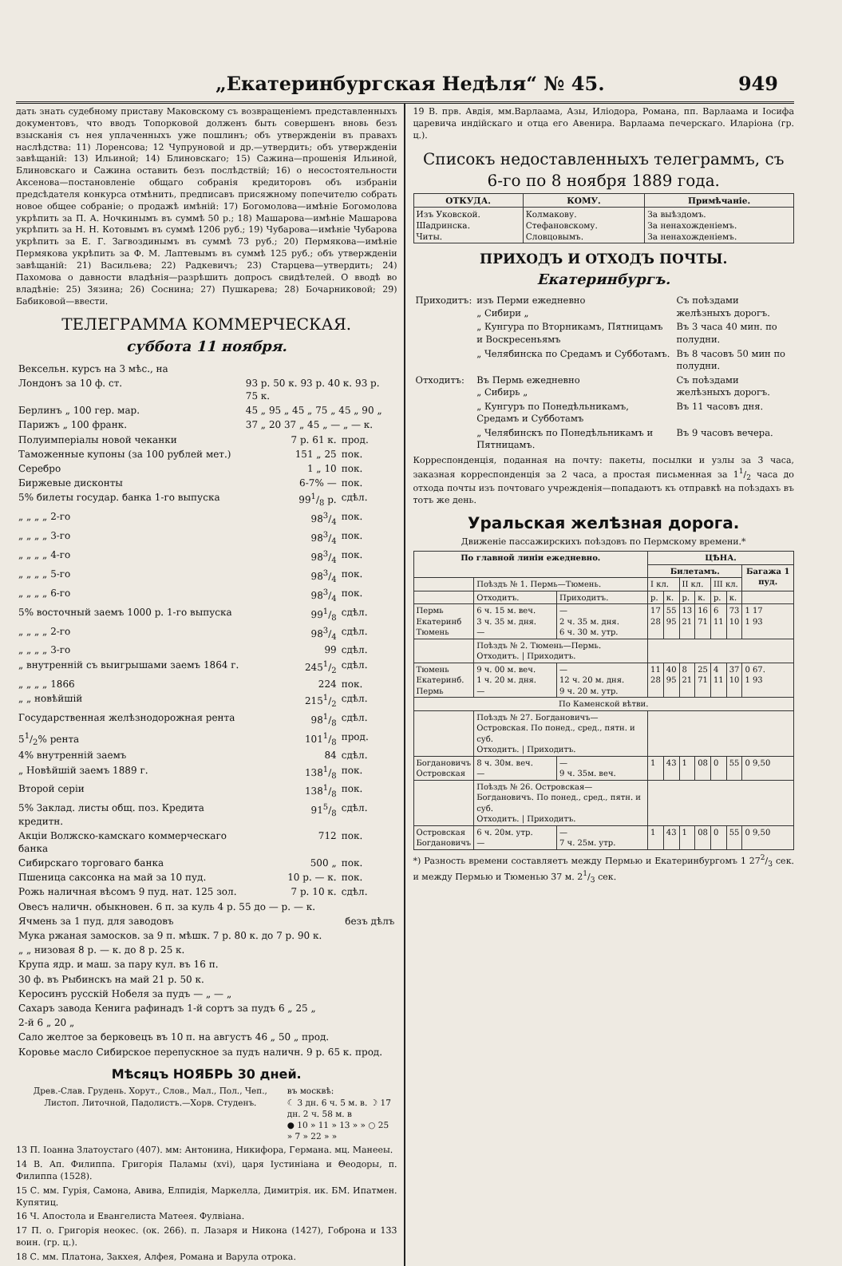„Екатеринбургская Недѣля“ № 45. 949
дать знать судебному приставу Маковскому съ возвращенiемъ представленныхъ документовъ, что вводъ Топорковой долженъ быть совершенъ вновь безъ взысканiя съ нея уплаченныхъ уже пошлинъ; объ утвержденiи въ правахъ наслѣдства: 11) Лоренсова; 12 Чупруновой и др.—утвердить; объ утвержденiи завѣщанiй: 13) Ильиной; 14) Блиновскаго; 15) Сажина—прошенiя Ильиной, Блиновскаго и Сажина оставить безъ послѣдствiй; 16) о несостоятельности Аксенова—постановленiе общаго собранiя кредиторовъ объ избранiи предсѣдателя конкурса отмѣнить, предписавъ присяжному попечителю собрать новое общее собранiе; о продажѣ имѣнiй: 17) Богомолова—имѣнiе Богомолова укрѣпить за П. А. Ночкинымъ въ суммѣ 50 р.; 18) Машарова—имѣнiе Машарова укрѣпить за Н. Н. Котовымъ въ суммѣ 1206 руб.; 19) Чубарова—имѣнiе Чубарова укрѣпить за Е. Г. Загвоздинымъ въ суммѣ 73 руб.; 20) Пермякова—имѣнiе Пермякова укрѣпить за Ф. М. Лаптевымъ въ суммѣ 125 руб.; объ утвержденiи завѣщанiй: 21) Васильева; 22) Радкевичъ; 23) Старцева—утвердить; 24) Пахомова о давности владѣнiя—разрѣшить допросъ свидѣтелей. О вводѣ во владѣнiе: 25) Зязина; 26) Соснина; 27) Пушкарева; 28) Бочарниковой; 29) Бабиковой—ввести.
ТЕЛЕГРАММА КОММЕРЧЕСКАЯ.
суббота 11 ноября.
| Вексельн. курсъ на 3 мѣс., на | | |
| Лондонъ за 10 ф. ст. | 93 р. 50 к. 93 р. 40 к. 93 р. 75 к. | |
| Берлинъ „ 100 гер. мар. | 45 „ 95 „ 45 „ 75 „ 45 „ 90 „ | |
| Парижъ „ 100 франк. | 37 „ 20 37 „ 45 „ — „ — к. | |
| Полуимперiалы новой чеканки | 7 р. 61 к. | прод. |
| Таможенные купоны (за 100 рублей мет.) | 151 „ 25 | пок. |
| Серебро | 1 „ 10 | пок. |
| Биржевые дисконты | 6-7% — | пок. |
| 5% билеты государ. банка 1-го выпуска | 991/8 р. | сдѣл. |
| „ „ „ „ 2-го | 983/4 | пок. |
| „ „ „ „ 3-го | 983/4 | пок. |
| „ „ „ „ 4-го | 983/4 | пок. |
| „ „ „ „ 5-го | 983/4 | пок. |
| „ „ „ „ 6-го | 983/4 | пок. |
| 5% восточный заемъ 1000 р. 1-го выпуска | 991/8 | сдѣл. |
| „ „ „ „ 2-го | 983/4 | сдѣл. |
| „ „ „ „ 3-го | 99 | сдѣл. |
| „ внутреннiй съ выигрышами заемъ 1864 г. | 2451/2 | сдѣл. |
| „ „ „ „ 1866 | 224 | пок. |
| „ „ новѣйшiй | 2151/2 | сдѣл. |
| Государственная желѣзнодорожная рента | 981/8 | сдѣл. |
| 51/2% рента | 1011/8 | прод. |
| 4% внутреннiй заемъ | 84 | сдѣл. |
| „ Новѣйшiй заемъ 1889 г. | 1381/8 | пок. |
| Второй серiи | 1381/8 | пок. |
| 5% Заклад. листы общ. поз. Кредита кредитн. | 915/8 | сдѣл. |
| Акцiи Волжско-камскаго коммерческаго банка | 712 | пок. |
| Сибирскаго торговаго банка | 500 „ | пок. |
| Пшеница саксонка на май за 10 пуд. | 10 р. — к. | пок. |
| Рожь наличная вѣсомъ 9 пуд. нат. 125 зол. | 7 р. 10 к. | сдѣл. |
| Овесъ наличн. обыкновен. 6 п. за куль 4 р. 55 до — р. — к. | | |
| Ячмень за 1 пуд. для заводовъ | безъ дѣлъ | |
| Мука ржаная замосков. за 9 п. мѣшк. 7 р. 80 к. до 7 р. 90 к. | | |
| „ „ низовая 8 р. — к. до 8 р. 25 к. | | |
| Крупа ядр. и маш. за пару кул. въ 16 п. | | |
| 30 ф. въ Рыбинскъ на май 21 р. 50 к. | | |
| Керосинъ русскiй Нобеля за пудъ — „ — „ | | |
| Сахаръ завода Кенига рафинадъ 1-й сортъ за пудъ 6 „ 25 „ | | |
| 2-й 6 „ 20 „ | | |
| Сало желтое за берковецъ въ 10 п. на августъ 46 „ 50 „ прод. | | |
| Коровье масло Сибирское перепускное за пудъ наличн. 9 р. 65 к. прод. | | |
Мѣсяцъ НОЯБРЬ 30 дней.
| Древ.-Слав. Грудень. Хорут., Слов., Мал., Пол., Чеп., Листоп. Литочной, Падолистъ.—Хорв. Студенъ. | въ москвѣ: ☾ 3 дн. 6 ч. 5 м. в. ☽ 17 дн. 2 ч. 58 м. в ● 10 » 11 » 13 » » ○ 25 » 7 » 22 » » |
13 П. Іоанна Златоустаго (407). мм: Антонина, Никифора, Германа. мц. Манееы.
14 В. Ап. Филиппа. Григорiя Паламы (xvi), царя Іустинiана и Θеодоры, п. Филиппа (1528).
15 С. мм. Гурiя, Самона, Авива, Елпидiя, Маркелла, Димитрiя. ик. БМ. Ипатмен. Купятиц.
16 Ч. Апостола и Евангелиста Матеея. Фулвiана.
17 П. о. Григорiя неокес. (ок. 266). п. Лазаря и Никона (1427), Гоброна и 133 воин. (гр. ц.).
18 С. мм. Платона, Закхея, Алфея, Романа и Варула отрока.
19 В. прв. Авдiя, мм.Варлаама, Азы, Иліодора, Романа, пп. Варлаама и Іосифа царевича индiйскаго и отца его Авенира. Варлаама печерскаго. Иларiона (гр. ц.).
Списокъ недоставленныхъ телеграммъ, съ 6-го по 8 ноября 1889 года.
| ОТКУДА. | КОМУ. | Примѣчанiе. |
| --- | --- | --- |
| Изъ Уковской. Шадринска. Читы. | Колмакову. Стефановскому. Словцовымъ. | За выѣздомъ. За ненахожденiемъ. За ненахожденiемъ. |
ПРИХОДЪ И ОТХОДЪ ПОЧТЫ.
Екатеринбургъ.
| Приходитъ: | изъ Перми ежедневно „ Сибири „ | Съ поѣздами желѣзныхъ дорогъ. |
| | „ Кунгура по Вторникамъ, Пятницамъ и Воскресеньямъ | Въ 3 часа 40 мин. по полудни. |
| | „ Челябинска по Средамъ и Субботамъ. | Въ 8 часовъ 50 мин по полудни. |
| Отходитъ: | Въ Пермь ежедневно „ Сибирь „ | Съ поѣздами желѣзныхъ дорогъ. |
| | „ Кунгуръ по Понедѣльникамъ, Средамъ и Субботамъ | Въ 11 часовъ дня. |
| | „ Челябинскъ по Понедѣльникамъ и Пятницамъ. | Въ 9 часовъ вечера. |
Корреспонденцiя, поданная на почту: пакеты, посылки и узлы за 3 часа, заказная корреспонденцiя за 2 часа, а простая письменная за 11/2 часа до отхода почты изъ почтоваго учрежденiя—попадаютъ къ отправкѣ на поѣздахъ въ тотъ же день.
Уральская желѣзная дорога.
Движенiе пассажирскихъ поѣздовъ по Пермскому времени.*
| По главной линiи ежедневно. | | | ЦѢНА. | | | | | | |
| --- | --- | --- | --- | --- | --- | --- | --- | --- | --- |
| | | | Билетамъ. | | | | | | Багажа 1 пуд. |
| | Поѣздъ № 1. Пермь—Тюмень. | | I кл. | | II кл. | | III кл. | | |
| | Отходитъ. | Приходитъ. | р. | к. | р. | к. | р. | к. | |
| Пермь Екатеринб Тюмень | 6 ч. 15 м. веч. 3 ч. 35 м. дня. — | — 2 ч. 35 м. дня. 6 ч. 30 м. утр. | 17 28 | 55 95 | 13 21 | 16 71 | 6 11 | 73 10 | 1 17 1 93 |
| | Поѣздъ № 2. Тюмень—Пермь. Отходитъ. / Приходитъ. | | | | | | | | |
| Тюмень Екатеринб. Пермь | 9 ч. 00 м. веч. 1 ч. 20 м. дня. — | — 12 ч. 20 м. дня. 9 ч. 20 м. утр. | 11 28 | 40 95 | 8 21 | 25 71 | 4 11 | 37 10 | 0 67. 1 93 |
| По Каменской вѣтви. | | | | | | | | | |
| | Поѣздъ № 27. Богдановичъ—Островская. По понед., сред., пятн. и суб. Отходитъ. / Приходитъ. | | | | | | | | |
| Богдановичъ Островская | 8 ч. 30м. веч. — | — 9 ч. 35м. веч. | 1 | 43 | 1 | 08 | 0 | 55 | 0 9,50 |
| | Поѣздъ № 26. Островская—Богдановичъ. По понед., сред., пятн. и суб. Отходитъ. / Приходитъ. | | | | | | | | |
| Островская Богдановичъ | 6 ч. 20м. утр. — | — 7 ч. 25м. утр. | 1 | 43 | 1 | 08 | 0 | 55 | 0 9,50 |
*) Разность времени составляетъ между Пермью и Екатеринбургомъ 1 272/3 сек. и между Пермью и Тюменью 37 м. 21/3 сек.